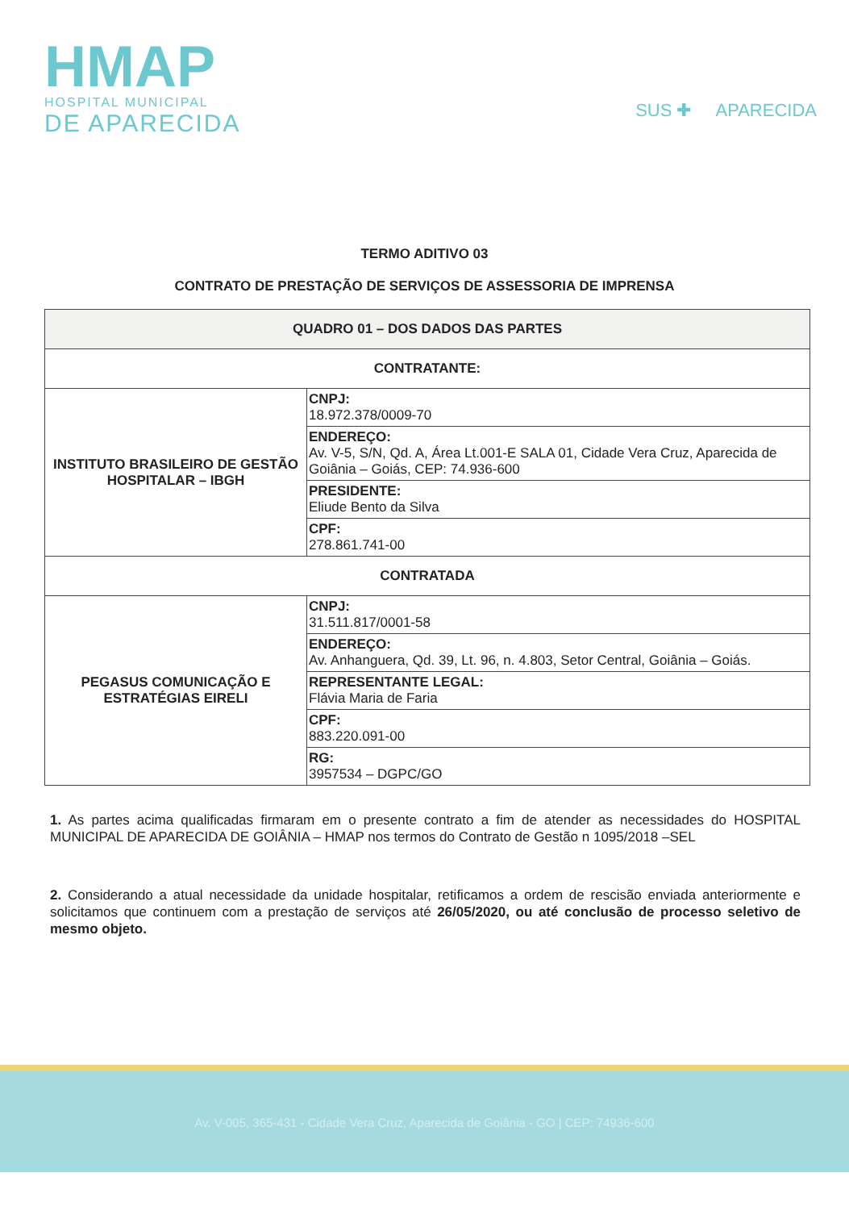HMAP
HOSPITAL MUNICIPAL
DE APARECIDA
SUS ✚ APARECIDA
TERMO ADITIVO 03
CONTRATO DE PRESTAÇÃO DE SERVIÇOS DE ASSESSORIA DE IMPRENSA
| QUADRO 01 – DOS DADOS DAS PARTES | |
| --- | --- |
| CONTRATANTE: | |
| INSTITUTO BRASILEIRO DE GESTÃO HOSPITALAR – IBGH | CNPJ: 18.972.378/0009-70 |
| | ENDEREÇO: Av. V-5, S/N, Qd. A, Área Lt.001-E SALA 01, Cidade Vera Cruz, Aparecida de Goiânia – Goiás, CEP: 74.936-600 |
| | PRESIDENTE: Eliude Bento da Silva |
| | CPF: 278.861.741-00 |
| CONTRATADA | |
| PEGASUS COMUNICAÇÃO E ESTRATÉGIAS EIRELI | CNPJ: 31.511.817/0001-58 |
| | ENDEREÇO: Av. Anhanguera, Qd. 39, Lt. 96, n. 4.803, Setor Central, Goiânia – Goiás. |
| | REPRESENTANTE LEGAL: Flávia Maria de Faria |
| | CPF: 883.220.091-00 |
| | RG: 3957534 – DGPC/GO |
1. As partes acima qualificadas firmaram em o presente contrato a fim de atender as necessidades do HOSPITAL MUNICIPAL DE APARECIDA DE GOIÂNIA – HMAP nos termos do Contrato de Gestão n 1095/2018 –SEL
2. Considerando a atual necessidade da unidade hospitalar, retificamos a ordem de rescisão enviada anteriormente e solicitamos que continuem com a prestação de serviços até 26/05/2020, ou até conclusão de processo seletivo de mesmo objeto.
Av. V-005, 365-431 - Cidade Vera Cruz, Aparecida de Goiânia - GO | CEP: 74936-600